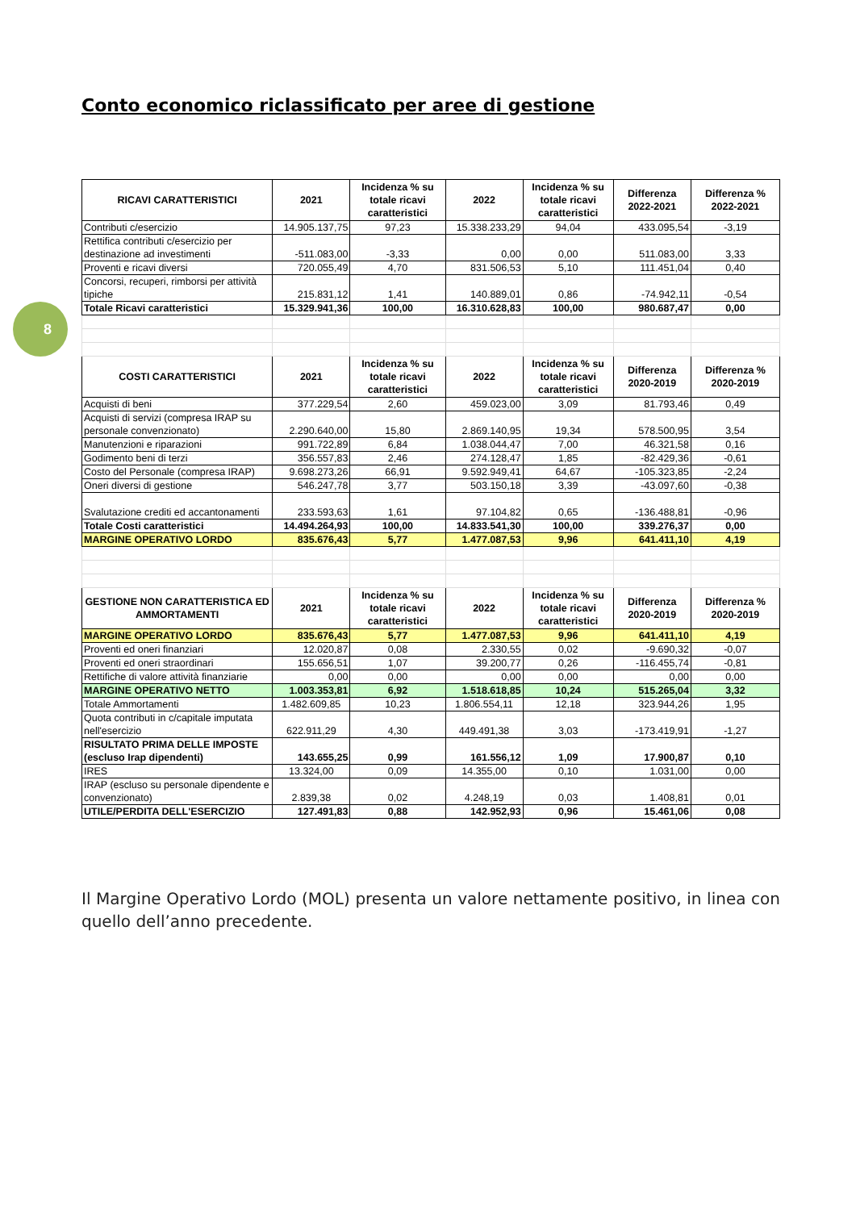8
Conto economico riclassificato per aree di gestione
| RICAVI CARATTERISTICI | 2021 | Incidenza % su totale ricavi caratteristici | 2022 | Incidenza % su totale ricavi caratteristici | Differenza 2022-2021 | Differenza % 2022-2021 |
| --- | --- | --- | --- | --- | --- | --- |
| Contributi c/esercizio | 14.905.137,75 | 97,23 | 15.338.233,29 | 94,04 | 433.095,54 | -3,19 |
| Rettifica contributi c/esercizio per destinazione ad investimenti | -511.083,00 | -3,33 | 0,00 | 0,00 | 511.083,00 | 3,33 |
| Proventi e ricavi diversi | 720.055,49 | 4,70 | 831.506,53 | 5,10 | 111.451,04 | 0,40 |
| Concorsi, recuperi, rimborsi per attività tipiche | 215.831,12 | 1,41 | 140.889,01 | 0,86 | -74.942,11 | -0,54 |
| Totale Ricavi caratteristici | 15.329.941,36 | 100,00 | 16.310.628,83 | 100,00 | 980.687,47 | 0,00 |
| COSTI CARATTERISTICI | 2021 | Incidenza % su totale ricavi caratteristici | 2022 | Incidenza % su totale ricavi caratteristici | Differenza 2020-2019 | Differenza % 2020-2019 |
| Acquisti di beni | 377.229,54 | 2,60 | 459.023,00 | 3,09 | 81.793,46 | 0,49 |
| Acquisti di servizi (compresa IRAP su personale convenzionato) | 2.290.640,00 | 15,80 | 2.869.140,95 | 19,34 | 578.500,95 | 3,54 |
| Manutenzioni e riparazioni | 991.722,89 | 6,84 | 1.038.044,47 | 7,00 | 46.321,58 | 0,16 |
| Godimento beni di terzi | 356.557,83 | 2,46 | 274.128,47 | 1,85 | -82.429,36 | -0,61 |
| Costo del Personale (compresa IRAP) | 9.698.273,26 | 66,91 | 9.592.949,41 | 64,67 | -105.323,85 | -2,24 |
| Oneri diversi di gestione | 546.247,78 | 3,77 | 503.150,18 | 3,39 | -43.097,60 | -0,38 |
| Svalutazione crediti ed accantonamenti | 233.593,63 | 1,61 | 97.104,82 | 0,65 | -136.488,81 | -0,96 |
| Totale Costi caratteristici | 14.494.264,93 | 100,00 | 14.833.541,30 | 100,00 | 339.276,37 | 0,00 |
| MARGINE OPERATIVO LORDO | 835.676,43 | 5,77 | 1.477.087,53 | 9,96 | 641.411,10 | 4,19 |
| GESTIONE NON CARATTERISTICA ED AMMORTAMENTI | 2021 | Incidenza % su totale ricavi caratteristici | 2022 | Incidenza % su totale ricavi caratteristici | Differenza 2020-2019 | Differenza % 2020-2019 |
| MARGINE OPERATIVO LORDO | 835.676,43 | 5,77 | 1.477.087,53 | 9,96 | 641.411,10 | 4,19 |
| Proventi ed oneri finanziari | 12.020,87 | 0,08 | 2.330,55 | 0,02 | -9.690,32 | -0,07 |
| Proventi ed oneri straordinari | 155.656,51 | 1,07 | 39.200,77 | 0,26 | -116.455,74 | -0,81 |
| Rettifiche di valore attività finanziarie | 0,00 | 0,00 | 0,00 | 0,00 | 0,00 | 0,00 |
| MARGINE OPERATIVO NETTO | 1.003.353,81 | 6,92 | 1.518.618,85 | 10,24 | 515.265,04 | 3,32 |
| Totale Ammortamenti | 1.482.609,85 | 10,23 | 1.806.554,11 | 12,18 | 323.944,26 | 1,95 |
| Quota contributi in c/capitale imputata nell'esercizio | 622.911,29 | 4,30 | 449.491,38 | 3,03 | -173.419,91 | -1,27 |
| RISULTATO PRIMA DELLE IMPOSTE (escluso Irap dipendenti) | 143.655,25 | 0,99 | 161.556,12 | 1,09 | 17.900,87 | 0,10 |
| IRES | 13.324,00 | 0,09 | 14.355,00 | 0,10 | 1.031,00 | 0,00 |
| IRAP (escluso su personale dipendente e convenzionato) | 2.839,38 | 0,02 | 4.248,19 | 0,03 | 1.408,81 | 0,01 |
| UTILE/PERDITA DELL'ESERCIZIO | 127.491,83 | 0,88 | 142.952,93 | 0,96 | 15.461,06 | 0,08 |
Il Margine Operativo Lordo (MOL) presenta un valore nettamente positivo, in linea con quello dell’anno precedente.